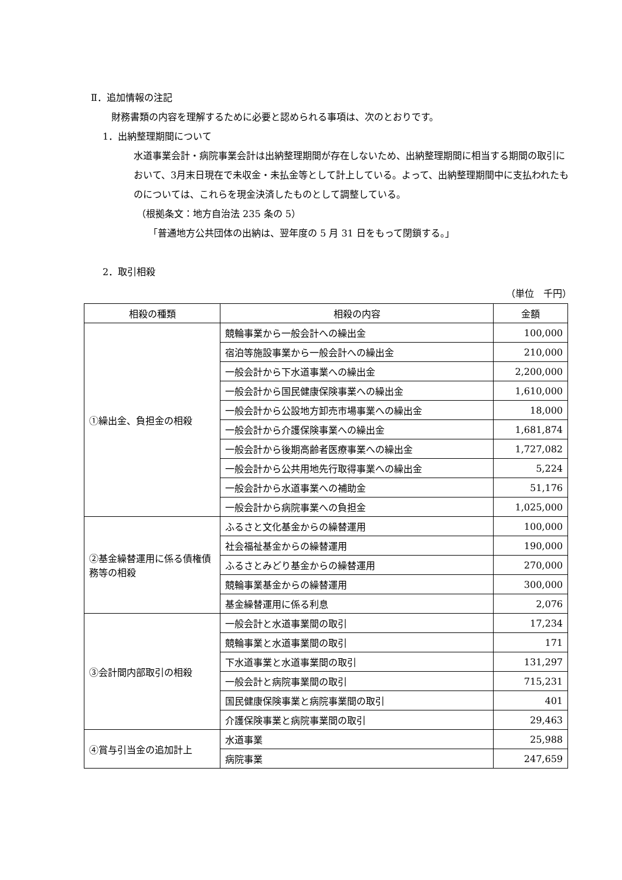Ⅱ．追加情報の注記
財務書類の内容を理解するために必要と認められる事項は、次のとおりです。
1．出納整理期間について
水道事業会計・病院事業会計は出納整理期間が存在しないため、出納整理期間に相当する期間の取引において、3月末日現在で未収金・未払金等として計上している。よって、出納整理期間中に支払われたものについては、これらを現金決済したものとして調整している。
（根拠条文：地方自治法 235 条の 5）
「普通地方公共団体の出納は、翌年度の 5 月 31 日をもって閉鎖する。」
2．取引相殺
（単位　千円）
| 相殺の種類 | 相殺の内容 | 金額 |
| --- | --- | --- |
| ①繰出金、負担金の相殺 | 競輪事業から一般会計への繰出金 | 100,000 |
| | 宿泊等施設事業から一般会計への繰出金 | 210,000 |
| | 一般会計から下水道事業への繰出金 | 2,200,000 |
| | 一般会計から国民健康保険事業への繰出金 | 1,610,000 |
| | 一般会計から公設地方卸売市場事業への繰出金 | 18,000 |
| | 一般会計から介護保険事業への繰出金 | 1,681,874 |
| | 一般会計から後期高齢者医療事業への繰出金 | 1,727,082 |
| | 一般会計から公共用地先行取得事業への繰出金 | 5,224 |
| | 一般会計から水道事業への補助金 | 51,176 |
| | 一般会計から病院事業への負担金 | 1,025,000 |
| ②基金繰替運用に係る債権債務等の相殺 | ふるさと文化基金からの繰替運用 | 100,000 |
| | 社会福祉基金からの繰替運用 | 190,000 |
| | ふるさとみどり基金からの繰替運用 | 270,000 |
| | 競輪事業基金からの繰替運用 | 300,000 |
| | 基金繰替運用に係る利息 | 2,076 |
| ③会計間内部取引の相殺 | 一般会計と水道事業間の取引 | 17,234 |
| | 競輪事業と水道事業間の取引 | 171 |
| | 下水道事業と水道事業間の取引 | 131,297 |
| | 一般会計と病院事業間の取引 | 715,231 |
| | 国民健康保険事業と病院事業間の取引 | 401 |
| | 介護保険事業と病院事業間の取引 | 29,463 |
| ④賞与引当金の追加計上 | 水道事業 | 25,988 |
| | 病院事業 | 247,659 |